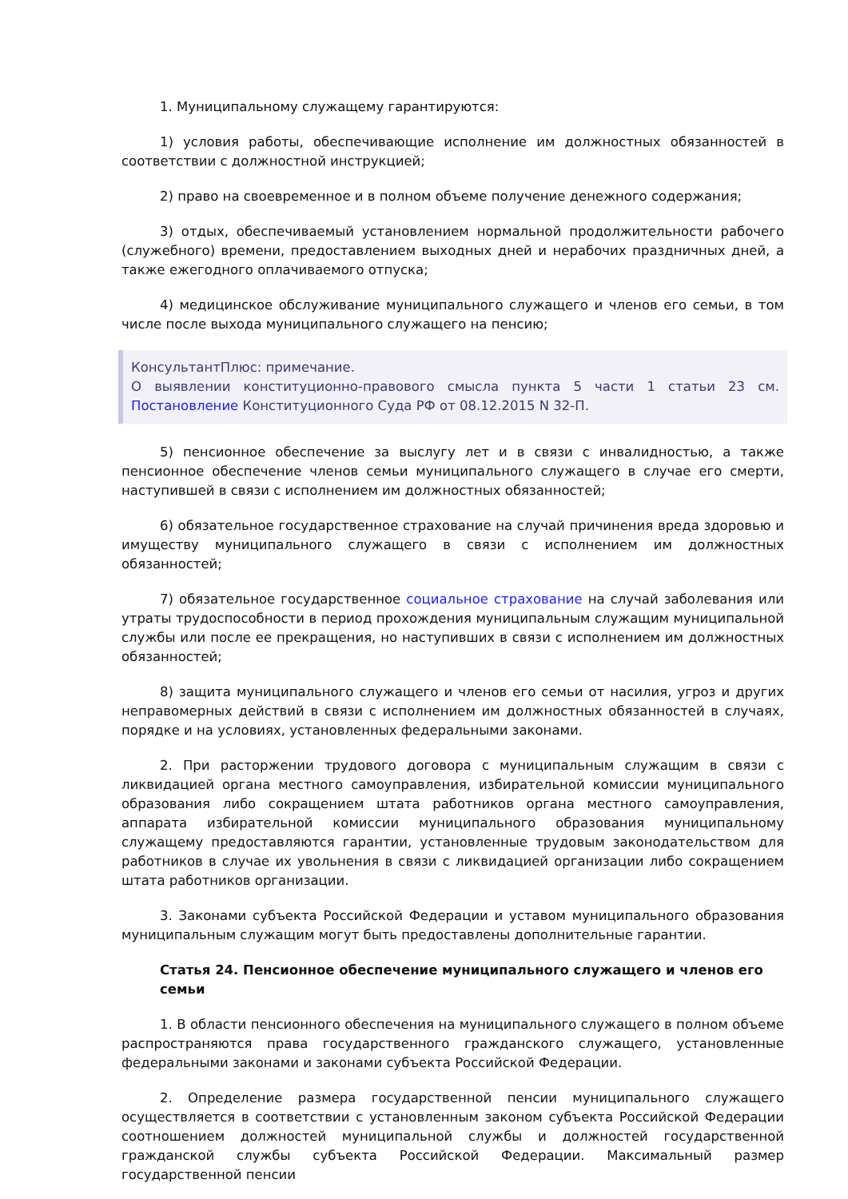1. Муниципальному служащему гарантируются:
1) условия работы, обеспечивающие исполнение им должностных обязанностей в соответствии с должностной инструкцией;
2) право на своевременное и в полном объеме получение денежного содержания;
3) отдых, обеспечиваемый установлением нормальной продолжительности рабочего (служебного) времени, предоставлением выходных дней и нерабочих праздничных дней, а также ежегодного оплачиваемого отпуска;
4) медицинское обслуживание муниципального служащего и членов его семьи, в том числе после выхода муниципального служащего на пенсию;
КонсультантПлюс: примечание.
О выявлении конституционно-правового смысла пункта 5 части 1 статьи 23 см. Постановление Конституционного Суда РФ от 08.12.2015 N 32-П.
5) пенсионное обеспечение за выслугу лет и в связи с инвалидностью, а также пенсионное обеспечение членов семьи муниципального служащего в случае его смерти, наступившей в связи с исполнением им должностных обязанностей;
6) обязательное государственное страхование на случай причинения вреда здоровью и имуществу муниципального служащего в связи с исполнением им должностных обязанностей;
7) обязательное государственное социальное страхование на случай заболевания или утраты трудоспособности в период прохождения муниципальным служащим муниципальной службы или после ее прекращения, но наступивших в связи с исполнением им должностных обязанностей;
8) защита муниципального служащего и членов его семьи от насилия, угроз и других неправомерных действий в связи с исполнением им должностных обязанностей в случаях, порядке и на условиях, установленных федеральными законами.
2. При расторжении трудового договора с муниципальным служащим в связи с ликвидацией органа местного самоуправления, избирательной комиссии муниципального образования либо сокращением штата работников органа местного самоуправления, аппарата избирательной комиссии муниципального образования муниципальному служащему предоставляются гарантии, установленные трудовым законодательством для работников в случае их увольнения в связи с ликвидацией организации либо сокращением штата работников организации.
3. Законами субъекта Российской Федерации и уставом муниципального образования муниципальным служащим могут быть предоставлены дополнительные гарантии.
Статья 24. Пенсионное обеспечение муниципального служащего и членов его семьи
1. В области пенсионного обеспечения на муниципального служащего в полном объеме распространяются права государственного гражданского служащего, установленные федеральными законами и законами субъекта Российской Федерации.
2. Определение размера государственной пенсии муниципального служащего осуществляется в соответствии с установленным законом субъекта Российской Федерации соотношением должностей муниципальной службы и должностей государственной гражданской службы субъекта Российской Федерации. Максимальный размер государственной пенсии